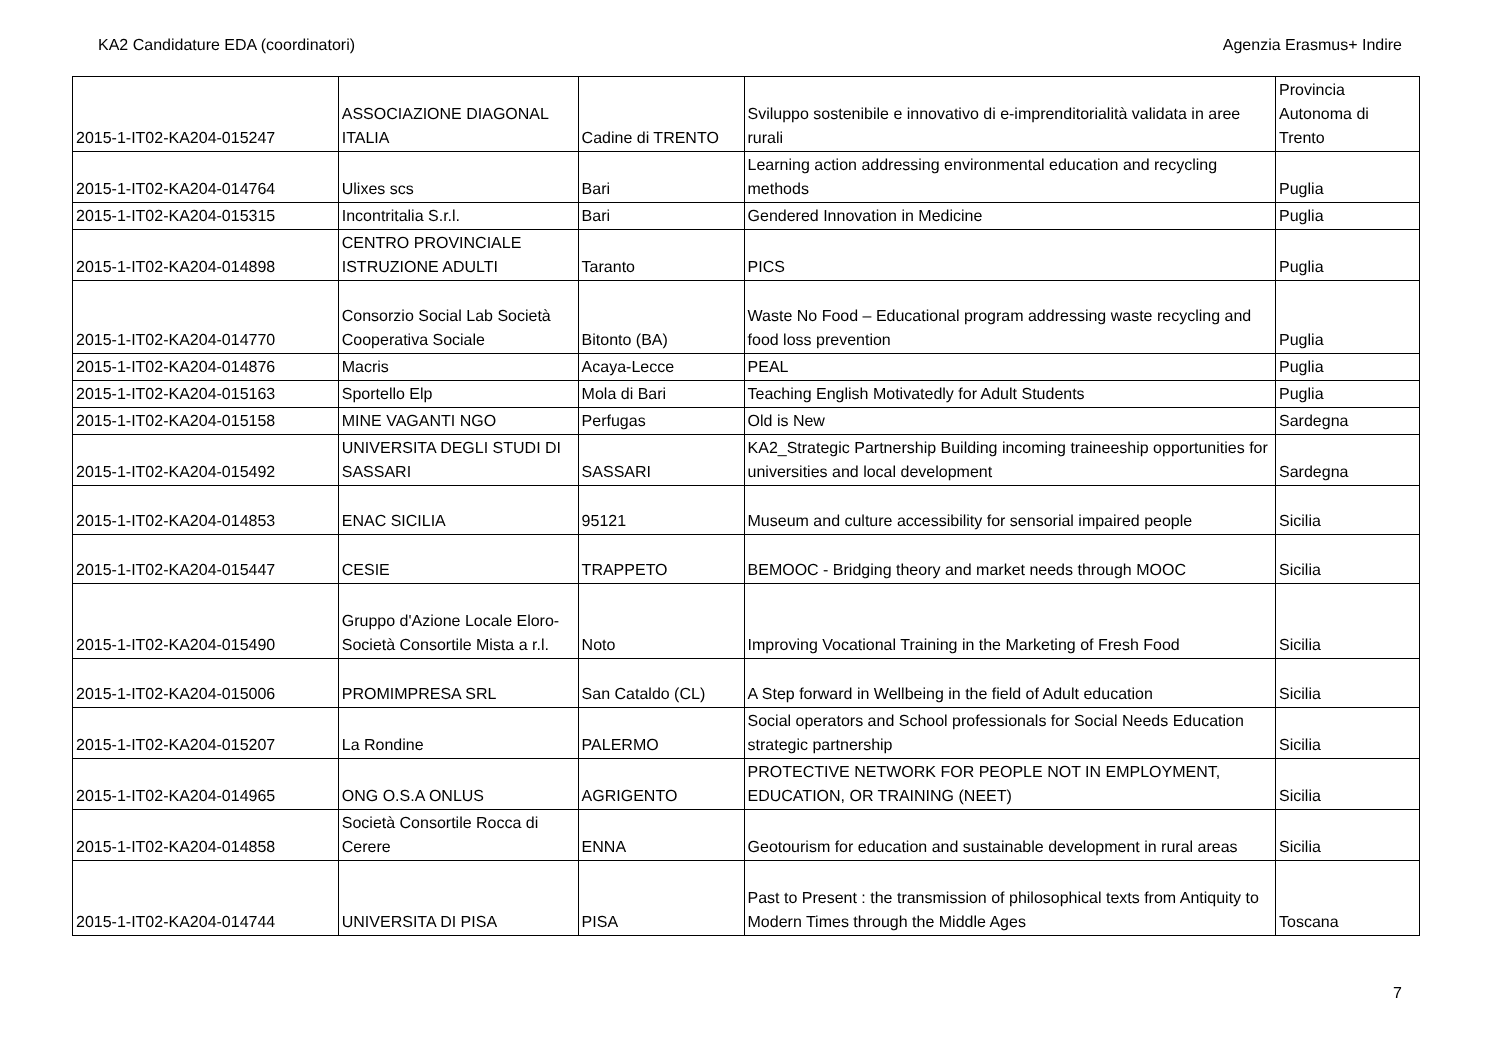KA2 Candidature EDA (coordinatori) Agenzia Erasmus+ Indire
| 2015-1-IT02-KA204-015247 | ASSOCIAZIONE DIAGONAL ITALIA | Cadine di TRENTO | Sviluppo sostenibile e innovativo di e-imprenditorialità validata in aree rurali | Provincia Autonoma di Trento |
| 2015-1-IT02-KA204-014764 | Ulixes scs | Bari | Learning action addressing environmental education and recycling methods | Puglia |
| 2015-1-IT02-KA204-015315 | Incontritalia S.r.l. | Bari | Gendered Innovation in Medicine | Puglia |
| 2015-1-IT02-KA204-014898 | CENTRO PROVINCIALE ISTRUZIONE ADULTI | Taranto | PICS | Puglia |
| 2015-1-IT02-KA204-014770 | Consorzio Social Lab Società Cooperativa Sociale | Bitonto (BA) | Waste No Food – Educational program addressing waste recycling and food loss prevention | Puglia |
| 2015-1-IT02-KA204-014876 | Macris | Acaya-Lecce | PEAL | Puglia |
| 2015-1-IT02-KA204-015163 | Sportello Elp | Mola di Bari | Teaching English Motivatedly for Adult Students | Puglia |
| 2015-1-IT02-KA204-015158 | MINE VAGANTI NGO | Perfugas | Old is New | Sardegna |
| 2015-1-IT02-KA204-015492 | UNIVERSITA DEGLI STUDI DI SASSARI | SASSARI | KA2_Strategic Partnership Building incoming traineeship opportunities for universities and local development | Sardegna |
| 2015-1-IT02-KA204-014853 | ENAC SICILIA | 95121 | Museum and culture accessibility for sensorial impaired people | Sicilia |
| 2015-1-IT02-KA204-015447 | CESIE | TRAPPETO | BEMOOC - Bridging theory and market needs through MOOC | Sicilia |
| 2015-1-IT02-KA204-015490 | Gruppo d'Azione Locale Eloro-Società Consortile Mista a r.l. | Noto | Improving Vocational Training in the Marketing of Fresh Food | Sicilia |
| 2015-1-IT02-KA204-015006 | PROMIMPRESA SRL | San Cataldo (CL) | A Step forward in Wellbeing in the field of Adult education | Sicilia |
| 2015-1-IT02-KA204-015207 | La Rondine | PALERMO | Social operators and School professionals for Social Needs Education strategic partnership | Sicilia |
| 2015-1-IT02-KA204-014965 | ONG O.S.A ONLUS | AGRIGENTO | PROTECTIVE NETWORK FOR PEOPLE NOT IN EMPLOYMENT, EDUCATION, OR TRAINING (NEET) | Sicilia |
| 2015-1-IT02-KA204-014858 | Società Consortile Rocca di Cerere | ENNA | Geotourism for education and sustainable development in rural areas | Sicilia |
| 2015-1-IT02-KA204-014744 | UNIVERSITA DI PISA | PISA | Past to Present : the transmission of philosophical texts from Antiquity to Modern Times through the Middle Ages | Toscana |
7